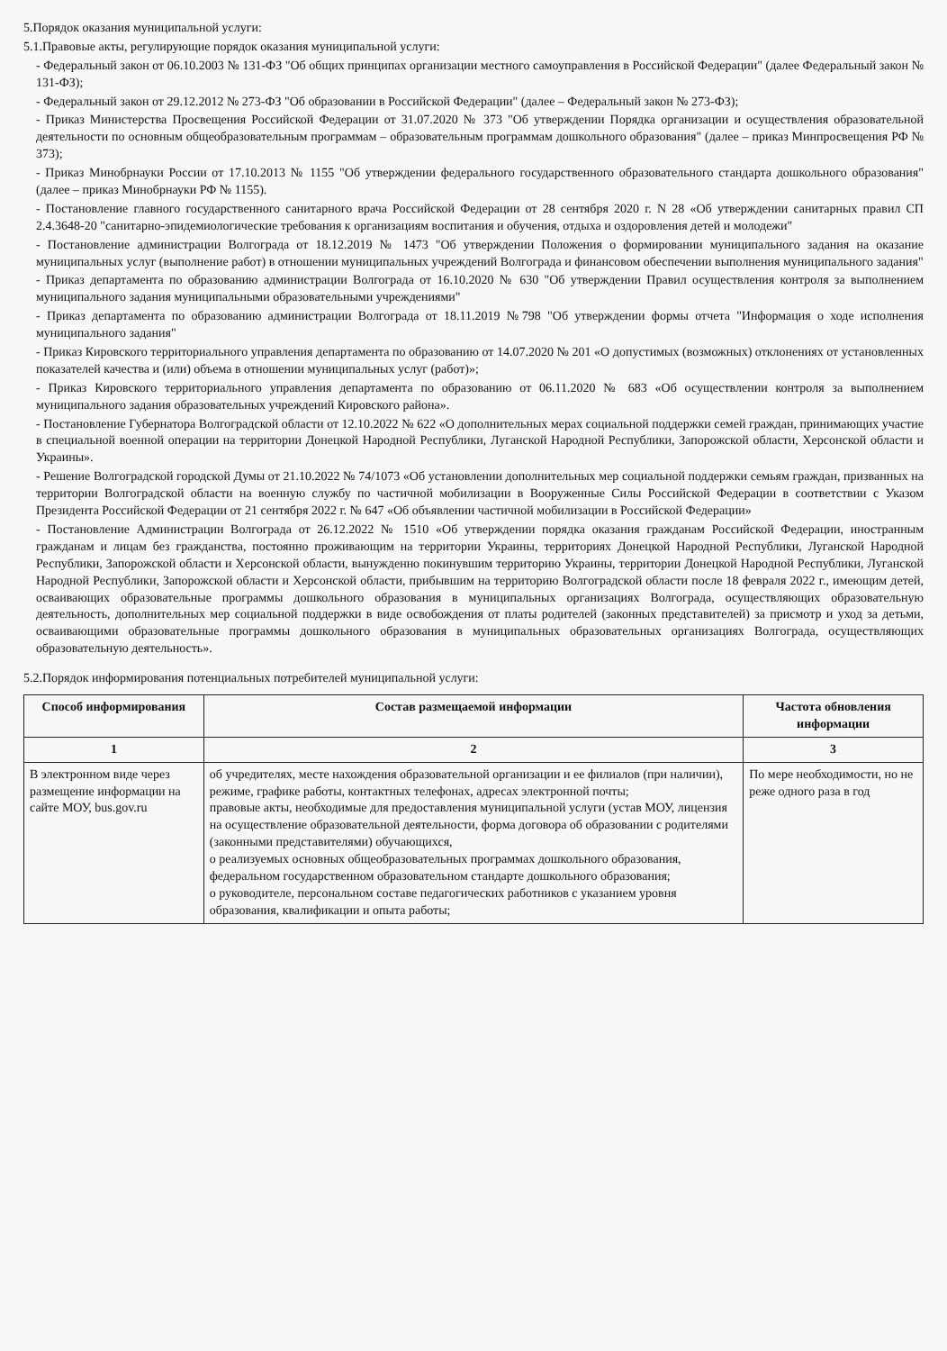5.Порядок оказания муниципальной услуги:
5.1.Правовые акты, регулирующие порядок оказания муниципальной услуги:
- Федеральный закон от 06.10.2003 № 131-ФЗ "Об общих принципах организации местного самоуправления в Российской Федерации" (далее Федеральный закон № 131-ФЗ);
- Федеральный закон от 29.12.2012 № 273-ФЗ "Об образовании в Российской Федерации" (далее – Федеральный закон № 273-ФЗ);
- Приказ Министерства Просвещения Российской Федерации от 31.07.2020 № 373 "Об утверждении Порядка организации и осуществления образовательной деятельности по основным общеобразовательным программам – образовательным программам дошкольного образования" (далее – приказ Минпросвещения РФ № 373);
- Приказ Минобрнауки России от 17.10.2013 № 1155 "Об утверждении федерального государственного образовательного стандарта дошкольного образования" (далее – приказ Минобрнауки РФ № 1155).
- Постановление главного государственного санитарного врача Российской Федерации от 28 сентября 2020 г. N 28 «Об утверждении санитарных правил СП 2.4.3648-20 "санитарно-эпидемиологические требования к организациям воспитания и обучения, отдыха и оздоровления детей и молодежи"
- Постановление администрации Волгограда от 18.12.2019 № 1473 "Об утверждении Положения о формировании муниципального задания на оказание муниципальных услуг (выполнение работ) в отношении муниципальных учреждений Волгограда и финансовом обеспечении выполнения муниципального задания"
- Приказ департамента по образованию администрации Волгограда от 16.10.2020 № 630 "Об утверждении Правил осуществления контроля за выполнением муниципального задания муниципальными образовательными учреждениями"
- Приказ департамента по образованию администрации Волгограда от 18.11.2019 №798 "Об утверждении формы отчета "Информация о ходе исполнения муниципального задания"
- Приказ Кировского территориального управления департамента по образованию от 14.07.2020 № 201 «О допустимых (возможных) отклонениях от установленных показателей качества и (или) объема в отношении муниципальных услуг (работ)»;
- Приказ Кировского территориального управления департамента по образованию от 06.11.2020 № 683 «Об осуществлении контроля за выполнением муниципального задания образовательных учреждений Кировского района».
- Постановление Губернатора Волгоградской области от 12.10.2022 № 622 «О дополнительных мерах социальной поддержки семей граждан, принимающих участие в специальной военной операции на территории Донецкой Народной Республики, Луганской Народной Республики, Запорожской области, Херсонской области и Украины».
- Решение Волгоградской городской Думы от 21.10.2022 № 74/1073 «Об установлении дополнительных мер социальной поддержки семьям граждан, призванных на территории Волгоградской области на военную службу по частичной мобилизации в Вооруженные Силы Российской Федерации в соответствии с Указом Президента Российской Федерации от 21 сентября 2022 г. № 647 «Об объявлении частичной мобилизации в Российской Федерации»
- Постановление Администрации Волгограда от 26.12.2022 № 1510 «Об утверждении порядка оказания гражданам Российской Федерации, иностранным гражданам и лицам без гражданства, постоянно проживающим на территории Украины, территориях Донецкой Народной Республики, Луганской Народной Республики, Запорожской области и Херсонской области, вынужденно покинувшим территорию Украины, территории Донецкой Народной Республики, Луганской Народной Республики, Запорожской области и Херсонской области, прибывшим на территорию Волгоградской области после 18 февраля 2022 г., имеющим детей, осваивающих образовательные программы дошкольного образования в муниципальных организациях Волгограда, осуществляющих образовательную деятельность, дополнительных мер социальной поддержки в виде освобождения от платы родителей (законных представителей) за присмотр и уход за детьми, осваивающими образовательные программы дошкольного образования в муниципальных образовательных организациях Волгограда, осуществляющих образовательную деятельность».
5.2.Порядок информирования потенциальных потребителей муниципальной услуги:
| Способ информирования | Состав размещаемой информации | Частота обновления информации |
| --- | --- | --- |
| 1 | 2 | 3 |
| В электронном виде через размещение информации на сайте МОУ, bus.gov.ru | об учредителях, месте нахождения образовательной организации и ее филиалов (при наличии), режиме, графике работы, контактных телефонах, адресах электронной почты; правовые акты, необходимые для предоставления муниципальной услуги (устав МОУ, лицензия на осуществление образовательной деятельности, форма договора об образовании с родителями (законными представителями) обучающихся, о реализуемых основных общеобразовательных программах дошкольного образования, федеральном государственном образовательном стандарте дошкольного образования; о руководителе, персональном составе педагогических работников с указанием уровня образования, квалификации и опыта работы; | По мере необходимости, но не реже одного раза в год |